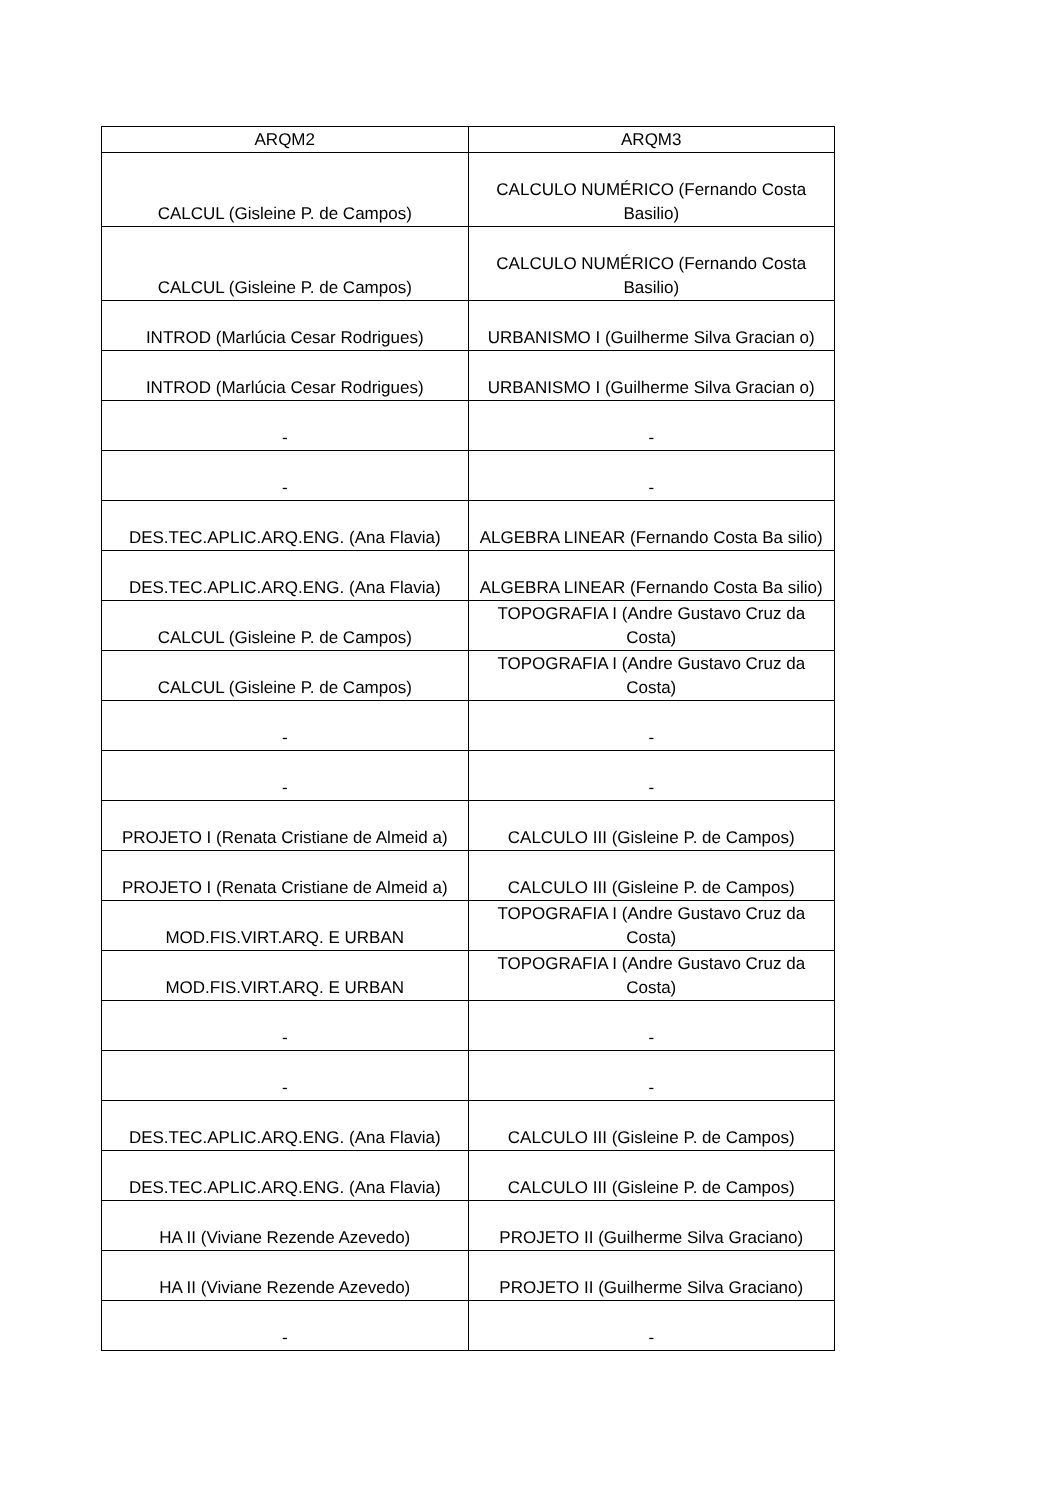| ARQM2 | ARQM3 |
| --- | --- |
| CALCUL (Gisleine P. de Campos) | CALCULO NUMÉRICO (Fernando Costa Basilio) |
| CALCUL (Gisleine P. de Campos) | CALCULO NUMÉRICO (Fernando Costa Basilio) |
| INTROD (Marlúcia Cesar Rodrigues) | URBANISMO I (Guilherme Silva Gracian o) |
| INTROD (Marlúcia Cesar Rodrigues) | URBANISMO I (Guilherme Silva Gracian o) |
| - | - |
| - | - |
| DES.TEC.APLIC.ARQ.ENG. (Ana Flavia) | ALGEBRA LINEAR (Fernando Costa Ba silio) |
| DES.TEC.APLIC.ARQ.ENG. (Ana Flavia) | ALGEBRA LINEAR (Fernando Costa Ba silio) |
| CALCUL (Gisleine P. de Campos) | TOPOGRAFIA I (Andre Gustavo Cruz da Costa) |
| CALCUL (Gisleine P. de Campos) | TOPOGRAFIA I (Andre Gustavo Cruz da Costa) |
| - | - |
| - | - |
| PROJETO I (Renata Cristiane de Almeid a) | CALCULO III (Gisleine P. de Campos) |
| PROJETO I (Renata Cristiane de Almeid a) | CALCULO III (Gisleine P. de Campos) |
| MOD.FIS.VIRT.ARQ. E URBAN | TOPOGRAFIA I (Andre Gustavo Cruz da Costa) |
| MOD.FIS.VIRT.ARQ. E URBAN | TOPOGRAFIA I (Andre Gustavo Cruz da Costa) |
| - | - |
| - | - |
| DES.TEC.APLIC.ARQ.ENG. (Ana Flavia) | CALCULO III (Gisleine P. de Campos) |
| DES.TEC.APLIC.ARQ.ENG. (Ana Flavia) | CALCULO III (Gisleine P. de Campos) |
| HA II (Viviane Rezende Azevedo) | PROJETO II (Guilherme Silva Graciano) |
| HA II (Viviane Rezende Azevedo) | PROJETO II (Guilherme Silva Graciano) |
| - | - |